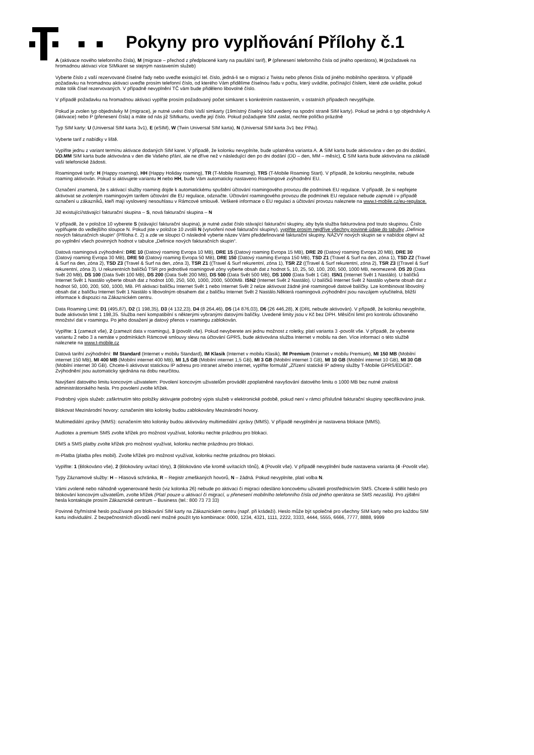Pokyny pro vyplňování Přílohy č.1
A (aktivace nového telefonního čísla), M (migrace – přechod z předplacené karty na paušální tarif), P (přenesení telefonního čísla od jiného operátora), H (požadavek na hromadnou aktivaci více SIMkaret se stejným nastavením služeb)
Vyberte číslo z vaší rezervované číselné řady nebo uveďte existující tel. číslo, jedná-li se o migraci z Twistu nebo přenos čísla od jiného mobilního operátora. V případě požadavku na hromadnou aktivaci uveďte prosím telefonní číslo, od kterého Vám přidělíme číselnou řadu v počtu, který uvádíte, počínající číslem, které zde uvádíte, pokud máte tolik čísel rezervovaných. V případně nevyplnění TČ vám bude přiděleno libovolné číslo.
V případě požadavku na hromadnou aktivaci vyplňte prosím požadovaný počet simkaret s konkrétním nastavením, v ostatních případech nevyplňujte.
Pokud je zvolen typ objednávky M (migrace), je nutné uvést číslo Vaší simkarty (19místný číselný kód uvedený na spodní straně SIM karty). Pokud se jedná o typ objednávky A (aktivace) nebo P (přenesení čísla) a máte od nás již SIMkartu, uveďte její číslo. Pokud požadujete SIM zaslat, nechte políčko prázdné
Typ SIM karty: U (Universal SIM karta 3v1), E (eSIM), W (Twin Universal SIM karta), N (Universal SIM karta 3v1 bez PINu).
Vyberte tarif z nabídky v liště.
Vyplňte jednu z variant termínu aktivace dodaných SIM karet. V případě, že kolonku nevyplníte, bude uplatněna varianta A. A SIM karta bude aktivována v den po dni dodání, DD.MM SIM karta bude aktivována v den dle Vašeho přání, ale ne dříve než v následující den po dni dodání (DD – den, MM – měsíc), C SIM karta bude aktivována na základě vaší telefonické žádosti.
Roamingové tarify: H (Happy roaming), HH (Happy Holiday roaming), TR (T-Mobile Roaming), TRS (T-Mobile Roaming Start). V případě, že kolonku nevyplníte, nebude roaming aktivován. Pokud si aktivujete variantu H nebo HH, bude Vám automaticky nastaveno Roamingové zvýhodnění EU.
Označení znamená, že s aktivací služby roaming dojde k automatickému spuštění účtování roamingového provozu dle podmínek EU regulace. V případě, že si nepřejete aktivovat se zvoleným roamingovým tarifem účtování dle EU regulace, odznačte. Účtování roamingového provozu dle podmínek EU regulace nebude zapnuté i v případě označení u zákazníků, kteří mají vyslovený nesouhlasu v Rámcové smlouvě. Veškeré informace o EU regulaci a účtování provozu naleznete na www.t-mobile.cz/eu-regulace.
Již existující/stávající fakturační skupina – S, nová fakturační skupina – N
V případě, že v položce 10 vyberete S (stávající fakturační skupina), je nutné zadat číslo stávající fakturační skupiny, aby byla služba fakturována pod touto skupinou. Číslo vyplňujete do vedlejšího sloupce N. Pokud jste v položce 10 zvolili N (vytvoření nové fakturační skupiny), vyplňte prosím nejdříve všechny povinné údaje do tabulky „Definice nových fakturačních skupin“ (Příloha č. 2) a zde ve sloupci O následně vyberte název Vámi předdefinované fakturační skupiny. NÁZVY nových skupin se v nabídce objeví až po vyplnění všech povinných hodnot v tabulce „Definice nových fakturačních skupin“.
Datová roamingová zvýhodnění: DRE 10 (Datový roaming Evropa 10 MB), DRE 15 (Datový roaming Evropa 15 MB), DRE 20 (Datový roaming Evropa 20 MB), DRE 30 (Datový roaming Evropa 30 MB), DRE 50 (Datový roaming Evropa 50 MB), DRE 150 (Datový roaming Evropa 150 MB), TSD Z1 (Travel & Surf na den, zóna 1), TSD Z2 (Travel & Surf na den, zóna 2), TSD Z3 (Travel & Surf na den, zóna 3), TSR Z1 ((Travel & Surf rekurentní, zóna 1), TSR Z2 ((Travel & Surf rekurentní, zóna 2), TSR Z3 ((Travel & Surf rekurentní, zóna 3). U rekurentních balíčků TSR pro jednotlivé roamingové zóny vyberte obsah dat z hodnot 5, 10, 25, 50, 100, 200, 500, 1000 MB, neomezeně. DS 20 (Data Svět 20 MB), DS 100 (Data Svět 100 MB), DS 200 (Data Svět 200 MB), DS 500 (Data Svět 500 MB), DS 1000 (Data Svět 1 GB). ISN1 (Internet Svět 1 Nastálo). U balíčků Internet Svět 1 Nastálo vyberte obsah dat z hodnot 100, 250, 500, 1000, 2000, 5000MB. ISN2 (Internet Svět 2 Nastálo). U balíčků Internet Svět 2 Nastálo vyberte obsah dat z hodnot 50, 100, 200, 500, 1000, MB. Při aktivaci balíčku Internet Svět 1 nebo Internet Svět 2 nelze aktivovat žádné jiné roamingové datové balíčky. Lze kombinovat libovolný obsah dat z balíčku Internet Svět 1 Nastálo s libovolným obsahem dat z balíčku Internet Svět 2 Nastálo.Některá roamingová zvýhodnění jsou navzájem vylučitelná, bližší informace k dispozici na Zákaznickém centru.
Data Roaming Limit: D1 (495,87), D2 (1 198,35), D3 (4 132,23), D4 (8 264,46), D5 (14 876,03), D6 (26 446,28), X (DRL nebude aktivován). V případě, že kolonku nevyplníte, bude aktivován limit 1 198,35. Služba není kompatibilní s některými vybranými datovými balíčky. Uvedené limity jsou v Kč bez DPH. Měsíční limit pro kontrolu účtovaného množství dat v roamingu. Po jeho dosažení je datový přenos v roamingu zablokován.
Vyplňte: 1 (zamezit vše), 2 (zamezit data v roamingu), 3 (povolit vše). Pokud nevyberete ani jednu možnost z roletky, platí varianta 3 -povolit vše. V případě, že vyberete variantu 2 nebo 3 a nemáte v podmínkách Rámcové smlouvy slevu na účtování GPRS, bude aktivována služba Internet v mobilu na den. Více informací o této službě naleznete na www.t-mobile.cz
Datová tarifní zvýhodnění: IM Standard (Internet v mobilu Standard), IM Klasik (Internet v mobilu Klasik), IM Premium (Internet v mobilu Premium), MI 150 MB (Mobilní internet 150 MB), MI 400 MB (Mobilní internet 400 MB), MI 1,5 GB (Mobilní internet 1,5 GB), MI 3 GB (Mobilní internet 3 GB), MI 10 GB (Mobilní internet 10 GB), MI 30 GB (Mobilní internet 30 GB). Chcete-li aktivovat statickou IP adresu pro intranet a/nebo internet, vyplňte formulář „Zřízení statické IP adresy služby T-Mobile GPRS/EDGE“. Zvýhodnění jsou automaticky sjednána na dobu neurčitou.
Navýšení datového limitu koncovým uživatelem: Povolení koncovým uživatelům provádět zpoplatněné navyšování datového limitu o 1000 MB bez nutné znalosti administrátorského hesla. Pro povolení zvolte křížek.
Podrobný výpis služeb: zaškrtnutím této položky aktivujete podrobný výpis služeb v elektronické podobě, pokud není v rámci příslušné fakturační skupiny specifikováno jinak.
Blokovat Mezinárodní hovory: označením této kolonky budou zablokovány Mezinárodní hovory.
Multimediální zprávy (MMS): označením této kolonky budou aktivovány multimediální zprávy (MMS). V případě nevyplnění je nastavena blokace (MMS).
Audiotex a premium SMS zvolte křížek pro možnost využívat, kolonku nechte prázdnou pro blokaci.
DMS a SMS platby zvolte křížek pro možnost využívat, kolonku nechte prázdnou pro blokaci.
m-Platba (platba přes mobil). Zvolte křížek pro možnost využívat, kolonku nechte prázdnou pro blokaci.
Vyplňte: 1 (Blokováno vše), 2 (Blokovány uvítací tóny), 3 (Blokováno vše kromě uvítacích tónů), 4 (Povolit vše). V případě nevyplnění bude nastavena varianta (4 -Povolit vše).
Typy Záznamové služby: H – Hlasová schránka, R – Registr zmeškaných hovorů, N – žádná. Pokud nevyplníte, platí volba N.
Vámi zvolené nebo náhodně vygenerované heslo (viz kolonka 26) nebude po aktivaci či migraci odesláno koncovému uživateli prostřednictvím SMS. Chcete-li sdělit heslo pro blokování koncovým uživatelům, zvolte křížek (Platí pouze u aktivací či migrací, u přenesení mobilního telefonního čísla od jiného operátora se SMS nezasílá). Pro zjištění hesla kontaktujte prosím Zákaznické centrum – Business (tel.: 800 73 73 33)
Povinné čtyřmístné heslo používané pro blokování SIM karty na Zákaznickém centru (např. při krádeži). Heslo může být společné pro všechny SIM karty nebo pro každou SIM kartu individuální. Z bezpečnostních důvodů není možné použít tyto kombinace: 0000, 1234, 4321, 1111, 2222, 3333, 4444, 5555, 6666, 7777, 8888, 9999